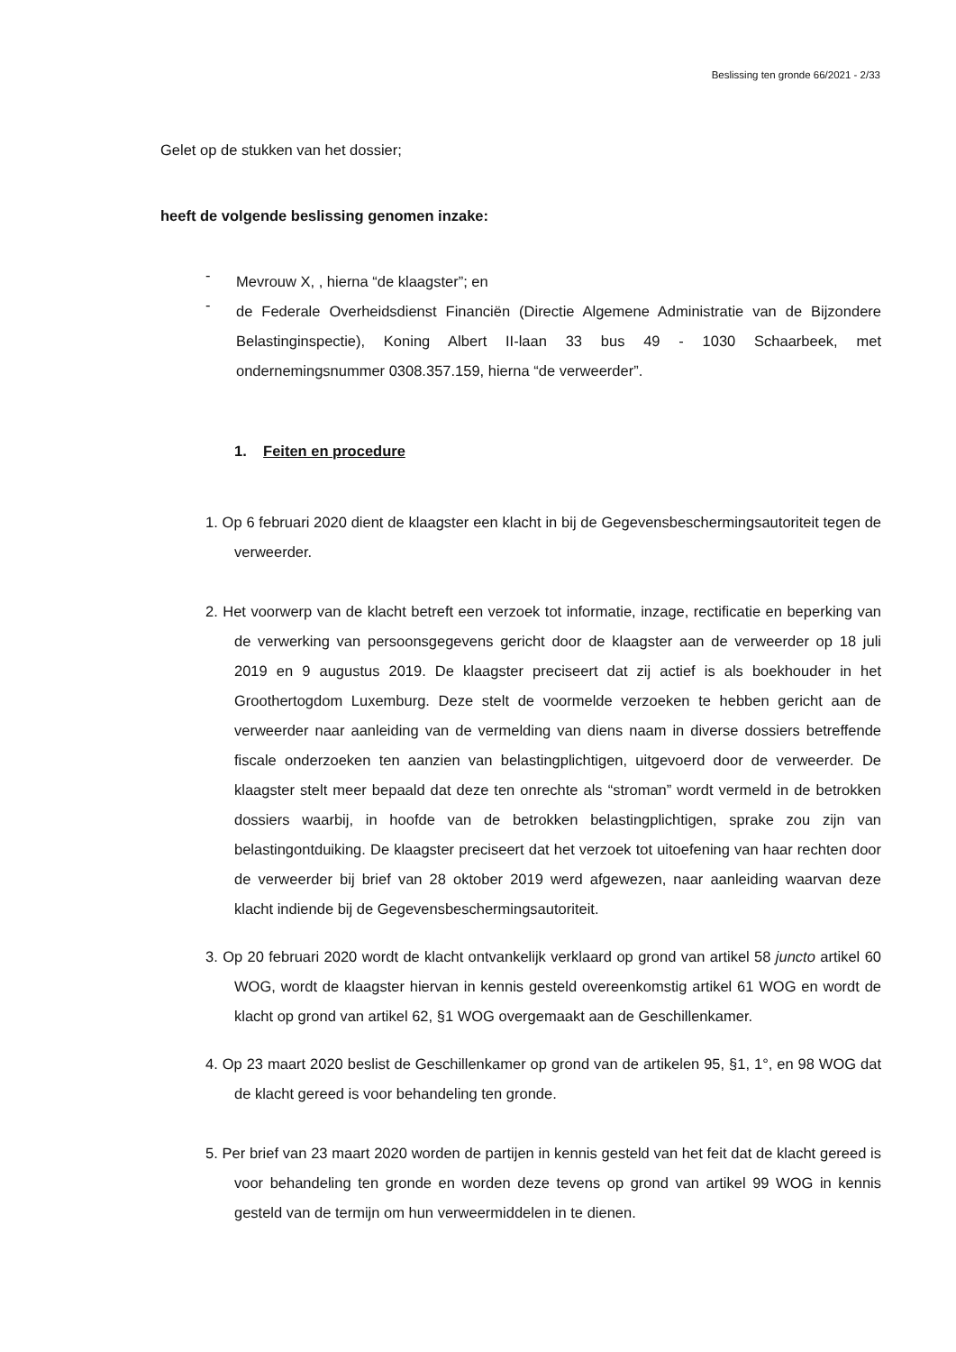Beslissing ten gronde 66/2021 - 2/33
Gelet op de stukken van het dossier;
heeft de volgende beslissing genomen inzake:
-
Mevrouw X, , hierna “de klaagster”; en
-
de Federale Overheidsdienst Financiën (Directie Algemene Administratie van de Bijzondere Belastinginspectie), Koning Albert II-laan 33 bus 49 - 1030 Schaarbeek, met ondernemingsnummer 0308.357.159, hierna “de verweerder”.
1. Feiten en procedure
1. Op 6 februari 2020 dient de klaagster een klacht in bij de Gegevensbeschermingsautoriteit tegen de verweerder.
2. Het voorwerp van de klacht betreft een verzoek tot informatie, inzage, rectificatie en beperking van de verwerking van persoonsgegevens gericht door de klaagster aan de verweerder op 18 juli 2019 en 9 augustus 2019. De klaagster preciseert dat zij actief is als boekhouder in het Groothertogdom Luxemburg. Deze stelt de voormelde verzoeken te hebben gericht aan de verweerder naar aanleiding van de vermelding van diens naam in diverse dossiers betreffende fiscale onderzoeken ten aanzien van belastingplichtigen, uitgevoerd door de verweerder. De klaagster stelt meer bepaald dat deze ten onrechte als “stroman” wordt vermeld in de betrokken dossiers waarbij, in hoofde van de betrokken belastingplichtigen, sprake zou zijn van belastingontduiking. De klaagster preciseert dat het verzoek tot uitoefening van haar rechten door de verweerder bij brief van 28 oktober 2019 werd afgewezen, naar aanleiding waarvan deze klacht indiende bij de Gegevensbeschermingsautoriteit.
3. Op 20 februari 2020 wordt de klacht ontvankelijk verklaard op grond van artikel 58 juncto artikel 60 WOG, wordt de klaagster hiervan in kennis gesteld overeenkomstig artikel 61 WOG en wordt de klacht op grond van artikel 62, §1 WOG overgemaakt aan de Geschillenkamer.
4. Op 23 maart 2020 beslist de Geschillenkamer op grond van de artikelen 95, §1, 1°, en 98 WOG dat de klacht gereed is voor behandeling ten gronde.
5. Per brief van 23 maart 2020 worden de partijen in kennis gesteld van het feit dat de klacht gereed is voor behandeling ten gronde en worden deze tevens op grond van artikel 99 WOG in kennis gesteld van de termijn om hun verweermiddelen in te dienen.